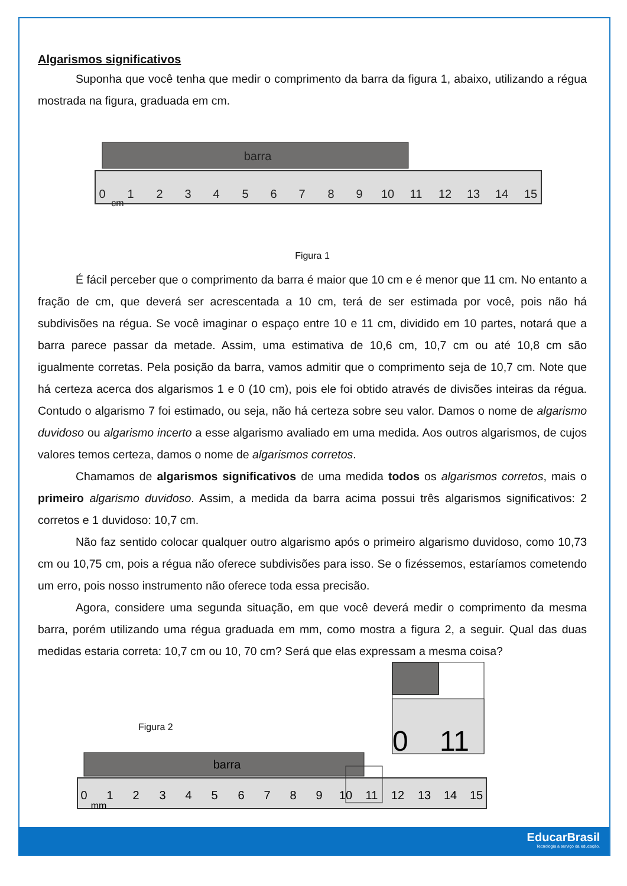Algarismos significativos
Suponha que você tenha que medir o comprimento da barra da figura 1, abaixo, utilizando a régua mostrada na figura, graduada em cm.
barra
0
1
2
3
4
5
6
7
8
9
10
11
12
13
14
15
cm
Figura 1
É fácil perceber que o comprimento da barra é maior que 10 cm e é menor que 11 cm. No entanto a fração de cm, que deverá ser acrescentada a 10 cm, terá de ser estimada por você, pois não há subdivisões na régua. Se você imaginar o espaço entre 10 e 11 cm, dividido em 10 partes, notará que a barra parece passar da metade. Assim, uma estimativa de 10,6 cm, 10,7 cm ou até 10,8 cm são igualmente corretas. Pela posição da barra, vamos admitir que o comprimento seja de 10,7 cm. Note que há certeza acerca dos algarismos 1 e 0 (10 cm), pois ele foi obtido através de divisões inteiras da régua. Contudo o algarismo 7 foi estimado, ou seja, não há certeza sobre seu valor. Damos o nome de algarismo duvidoso ou algarismo incerto a esse algarismo avaliado em uma medida. Aos outros algarismos, de cujos valores temos certeza, damos o nome de algarismos corretos.
Chamamos de algarismos significativos de uma medida todos os algarismos corretos, mais o primeiro algarismo duvidoso. Assim, a medida da barra acima possui três algarismos significativos: 2 corretos e 1 duvidoso: 10,7 cm.
Não faz sentido colocar qualquer outro algarismo após o primeiro algarismo duvidoso, como 10,73 cm ou 10,75 cm, pois a régua não oferece subdivisões para isso. Se o fizéssemos, estaríamos cometendo um erro, pois nosso instrumento não oferece toda essa precisão.
Agora, considere uma segunda situação, em que você deverá medir o comprimento da mesma barra, porém utilizando uma régua graduada em mm, como mostra a figura 2, a seguir. Qual das duas medidas estaria correta: 10,7 cm ou 10, 70 cm? Será que elas expressam a mesma coisa?
Figura 2
0
11
barra
0
1
2
3
4
5
6
7
8
9
10
11
12
13
14
15
mm
EducarBrasil
Tecnologia a serviço da educação.